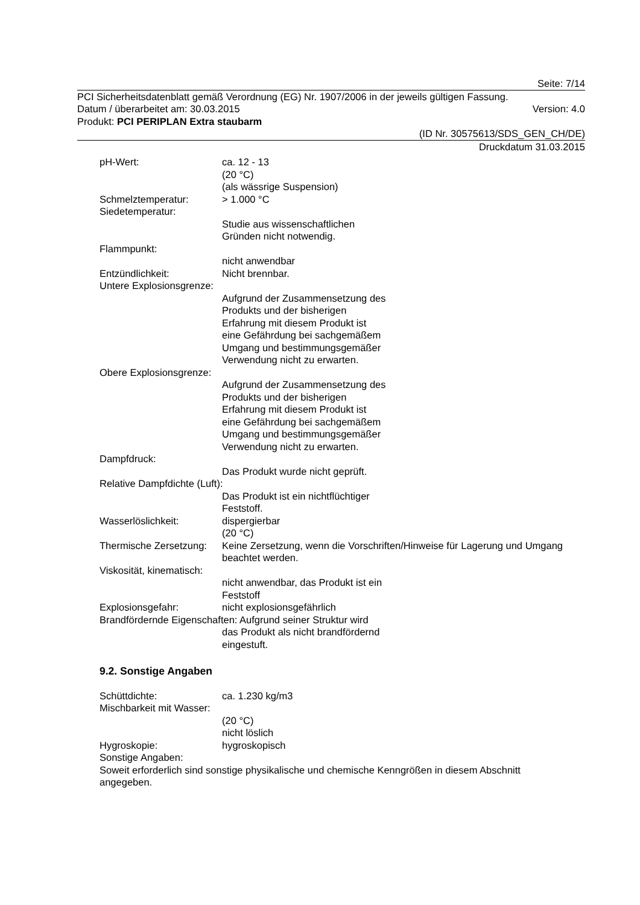Seite: 7/14
PCI Sicherheitsdatenblatt gemäß Verordnung (EG) Nr. 1907/2006 in der jeweils gültigen Fassung.
Datum / überarbeitet am: 30.03.2015 Version: 4.0
Produkt: PCI PERIPLAN Extra staubarm
(ID Nr. 30575613/SDS_GEN_CH/DE)
Druckdatum 31.03.2015
pH-Wert: ca. 12 - 13
(20 °C)
(als wässrige Suspension)
Schmelztemperatur: > 1.000 °C
Siedetemperatur:
Studie aus wissenschaftlichen
Gründen nicht notwendig.
Flammpunkt:
nicht anwendbar
Entzündlichkeit: Nicht brennbar.
Untere Explosionsgrenze:
Aufgrund der Zusammensetzung des
Produkts und der bisherigen
Erfahrung mit diesem Produkt ist
eine Gefährdung bei sachgemäßem
Umgang und bestimmungsgemäßer
Verwendung nicht zu erwarten.
Obere Explosionsgrenze:
Aufgrund der Zusammensetzung des
Produkts und der bisherigen
Erfahrung mit diesem Produkt ist
eine Gefährdung bei sachgemäßem
Umgang und bestimmungsgemäßer
Verwendung nicht zu erwarten.
Dampfdruck:
Das Produkt wurde nicht geprüft.
Relative Dampfdichte (Luft):
Das Produkt ist ein nichtflüchtiger
Feststoff.
Wasserlöslichkeit: dispergierbar
(20 °C)
Thermische Zersetzung: Keine Zersetzung, wenn die Vorschriften/Hinweise für Lagerung und Umgang beachtet werden.
Viskosität, kinematisch:
nicht anwendbar, das Produkt ist ein
Feststoff
Explosionsgefahr: nicht explosionsgefährlich
Brandfördernde Eigenschaften: Aufgrund seiner Struktur wird
das Produkt als nicht brandfördernd
eingestuft.
9.2. Sonstige Angaben
Schüttdichte: ca. 1.230 kg/m3
Mischbarkeit mit Wasser:
(20 °C)
nicht löslich
Hygroskopie: hygroskopisch
Sonstige Angaben:
Soweit erforderlich sind sonstige physikalische und chemische Kenngrößen in diesem Abschnitt angegeben.